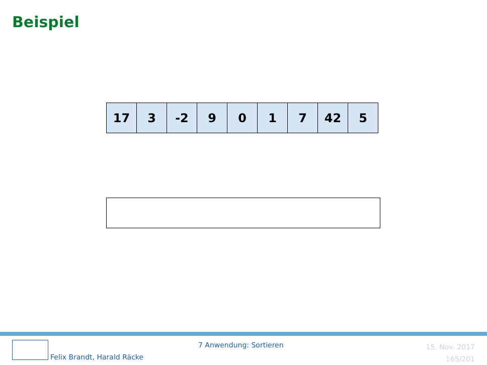Beispiel
| 17 | 3 | -2 | 9 | 0 | 1 | 7 | 42 | 5 |
7 Anwendung: Sortieren
Felix Brandt, Harald Räcke
15. Nov. 2017
165/201